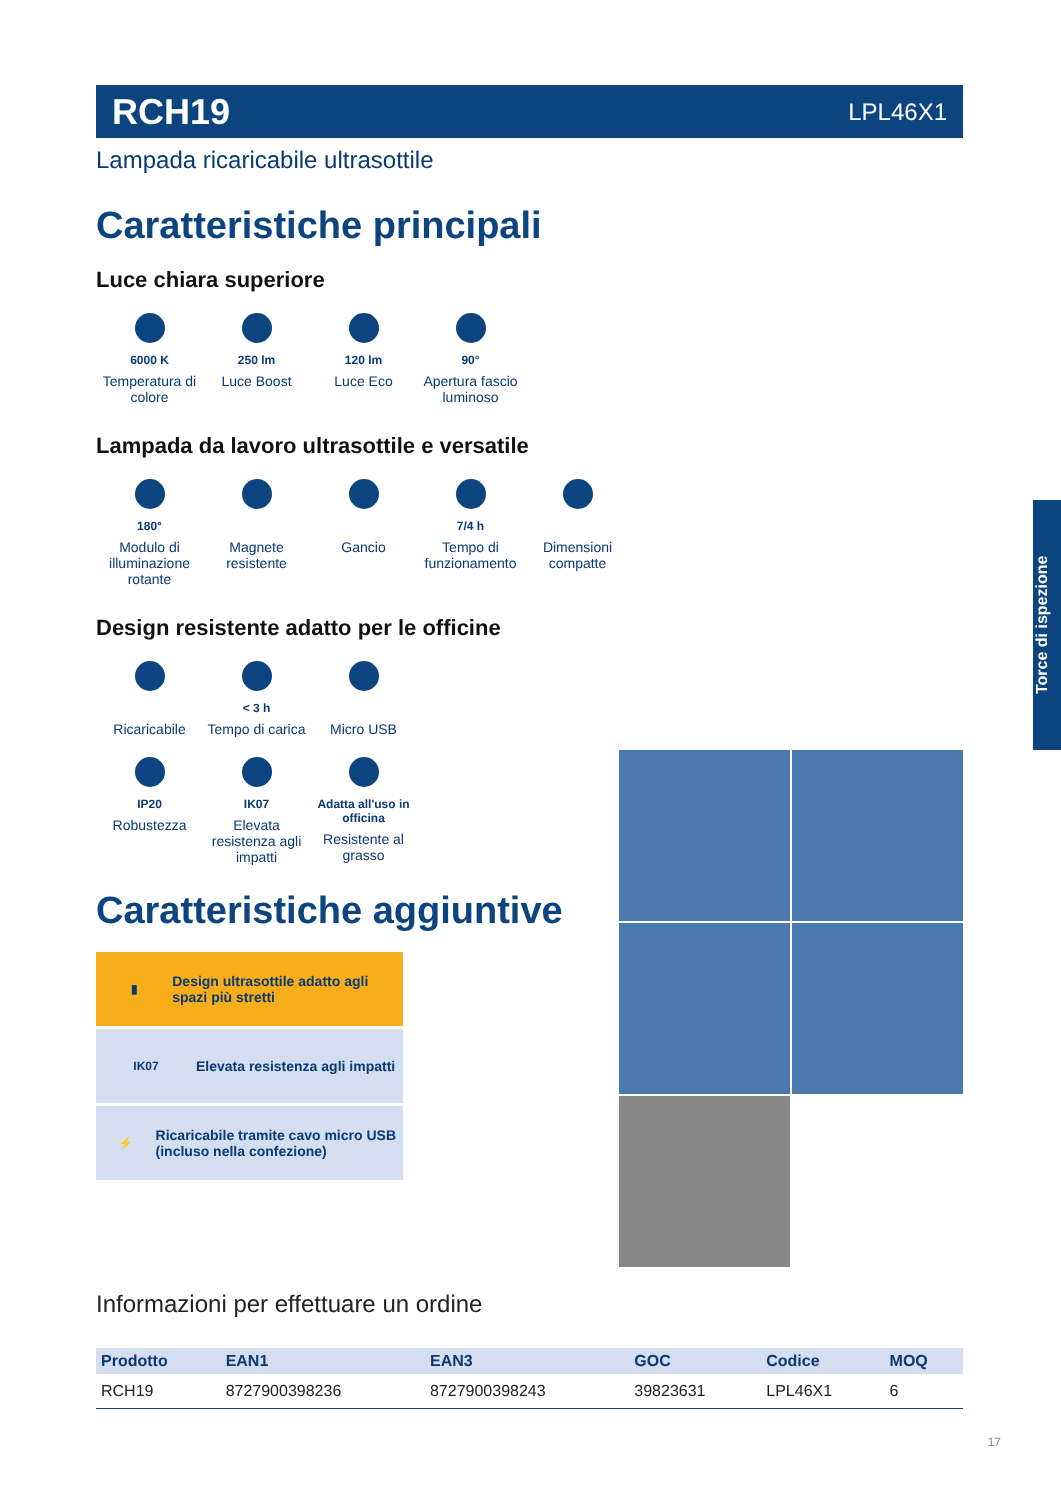RCH19 LPL46X1
Lampada ricaricabile ultrasottile
Caratteristiche principali
Luce chiara superiore
6000 K
Temperatura di colore
250 lm
Luce Boost
120 lm
Luce Eco
90°
Apertura fascio luminoso
Lampada da lavoro ultrasottile e versatile
180°
Modulo di illuminazione rotante
Magnete resistente
Gancio
7/4 h
Tempo di funzionamento
Dimensioni compatte
Design resistente adatto per le officine
Ricaricabile
< 3 h
Tempo di carica
Micro USB
IP20
Robustezza
IK07
Elevata resistenza agli impatti
Adatta all'uso in officina
Resistente al grasso
Caratteristiche aggiuntive
▮
Design ultrasottile adatto agli spazi più stretti
IK07
Elevata resistenza agli impatti
⚡
Ricaricabile tramite cavo micro USB (incluso nella confezione)
Informazioni per effettuare un ordine
| Prodotto | EAN1 | EAN3 | GOC | Codice | MOQ |
| --- | --- | --- | --- | --- | --- |
| RCH19 | 8727900398236 | 8727900398243 | 39823631 | LPL46X1 | 6 |
Torce di ispezione
17